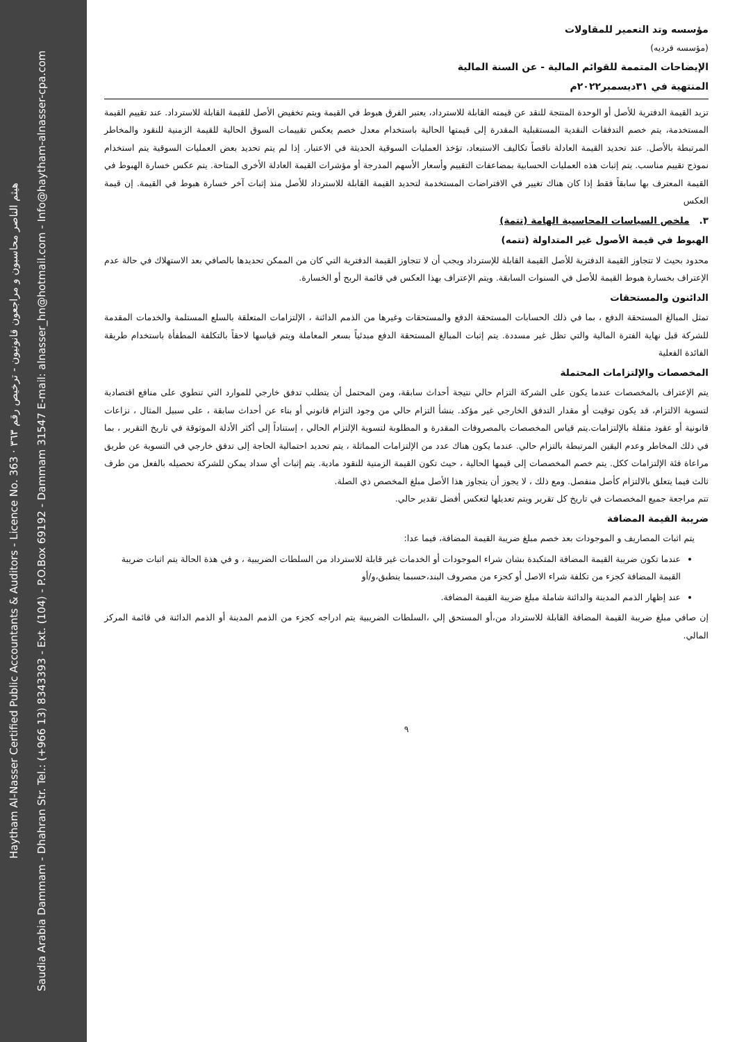Haytham Al-Nasser Certified Public Accountants & Auditors - Licence No. 363 · هيثم الناصر محاسبون و مراجعون قانونيون - ترخيص رقم ٣٦٣
Saudia Arabia Dammam - Dhahran Str. Tel.: (+966 13) 8343393 - Ext. (104) - P.O.Box 69192 - Dammam 31547 E-mail: alnasser_hn@hotmail.com - Info@haytham-alnasser-cpa.com
مؤسسه وتد التعمير للمقاولات
(مؤسسه فرديه)
الإيضاحات المتممة للقوائم المالية - عن السنة المالية
المنتهية في ٣١ديسمبر٢٠٢٢م
تزيد القيمة الدفترية للأصل أو الوحدة المنتجة للنقد عن قيمته القابلة للاسترداد، يعتبر الفرق هبوط في القيمة ويتم تخفيض الأصل للقيمة القابلة للاسترداد. عند تقييم القيمة المستخدمة، يتم خصم التدفقات النقدية المستقبلية المقدرة إلى قيمتها الحالية باستخدام معدل خصم يعكس تقييمات السوق الحالية للقيمة الزمنية للنقود والمخاطر المرتبطة بالأصل. عند تحديد القيمة العادلة ناقصاً تكاليف الاستبعاد، تؤخذ العمليات السوقية الحديثة في الاعتبار. إذا لم يتم تحديد بعض العمليات السوقية يتم استخدام نموذج تقييم مناسب. يتم إثبات هذه العمليات الحسابية بمضاعفات التقييم وأسعار الأسهم المدرجة أو مؤشرات القيمة العادلة الأخرى المتاحة. يتم عكس خسارة الهبوط في القيمة المعترف بها سابقاً فقط إذا كان هناك تغيير في الافتراضات المستخدمة لتحديد القيمة القابلة للاسترداد للأصل منذ إثبات آخر خسارة هبوط في القيمة. إن قيمة العكس
٣. ملخص السياسات المحاسبية الهامة (تتمة)
الهبوط في قيمة الأصول غير المتداولة (تتمه)
محدود بحيث لا تتجاوز القيمة الدفترية للأصل القيمة القابلة للإسترداد ويجب أن لا تتجاوز القيمة الدفترية التي كان من الممكن تحديدها بالصافي بعد الاستهلاك في حالة عدم الإعتراف بخسارة هبوط القيمة للأصل في السنوات السابقة. ويتم الإعتراف بهذا العكس في قائمة الربح أو الخسارة.
الدائنون والمستحقات
تمثل المبالغ المستحقة الدفع ، بما في ذلك الحسابات المستحقة الدفع والمستحقات وغيرها من الذمم الدائنة ، الإلتزامات المتعلقة بالسلع المستلمة والخدمات المقدمة للشركة قبل نهاية الفترة المالية والتي تظل غير مسددة. يتم إثبات المبالغ المستحقة الدفع مبدئياً بسعر المعاملة ويتم قياسها لاحقاً بالتكلفة المطفأة باستخدام طريقة الفائدة الفعلية
المخصصات والإلتزامات المحتملة
يتم الإعتراف بالمخصصات عندما يكون على الشركة التزام حالي نتيجة أحداث سابقة، ومن المحتمل أن يتطلب تدفق خارجي للموارد التي تنطوي على منافع اقتصادية لتسوية الالتزام، قد يكون توقيت أو مقدار التدفق الخارجي غير مؤكد. ينشأ التزام حالي من وجود التزام قانوني أو بناء عن أحداث سابقة ، على سبيل المثال ، نزاعات قانونية أو عقود مثقلة بالإلتزامات.يتم قياس المخصصات بالمصروفات المقدرة و المطلوبة لتسوية الإلتزام الحالي ، إستناداً إلى أكثر الأدلة الموثوقة في تاريخ التقرير ، بما في ذلك المخاطر وعدم اليقين المرتبطة بالتزام حالي. عندما يكون هناك عدد من الإلتزامات المماثلة ، يتم تحديد احتمالية الحاجة إلى تدفق خارجي في التسوية عن طريق مراعاة فئة الإلتزامات ككل. يتم خصم المخصصات إلى قيمها الحالية ، حيث تكون القيمة الزمنية للنقود مادية. يتم إثبات أي سداد يمكن للشركة تحصيله بالفعل من طرف ثالث فيما يتعلق بالالتزام كأصل منفصل. ومع ذلك ، لا يجوز أن يتجاوز هذا الأصل مبلغ المخصص ذي الصلة.
تتم مراجعة جميع المخصصات في تاريخ كل تقرير ويتم تعديلها لتعكس أفضل تقدير حالي.
ضريبة القيمة المضافة
يتم اثبات المصاريف و الموجودات بعد خصم مبلغ ضريبة القيمة المضافة، فيما عدا:
عندما تكون ضريبة القيمة المضافة المتكبدة بشان شراء الموجودات أو الخدمات غير قابلة للاسترداد من السلطات الضريبية ، و في هذة الحالة يتم اثبات ضريبة القيمة المضافة كجزء من تكلفة شراء الاصل أو كجزء من مصروف البند،حسبما ينطبق،و/أو
عند إظهار الذمم المدينة والدائنة شاملة مبلغ ضريبة القيمة المضافة.
إن صافي مبلغ ضريبة القيمة المضافة القابلة للاسترداد من،أو المستحق إلي ،السلطات الضريبية يتم ادراجه كجزء من الذمم المدينة أو الذمم الدائنة في قائمة المركز المالي.
٩